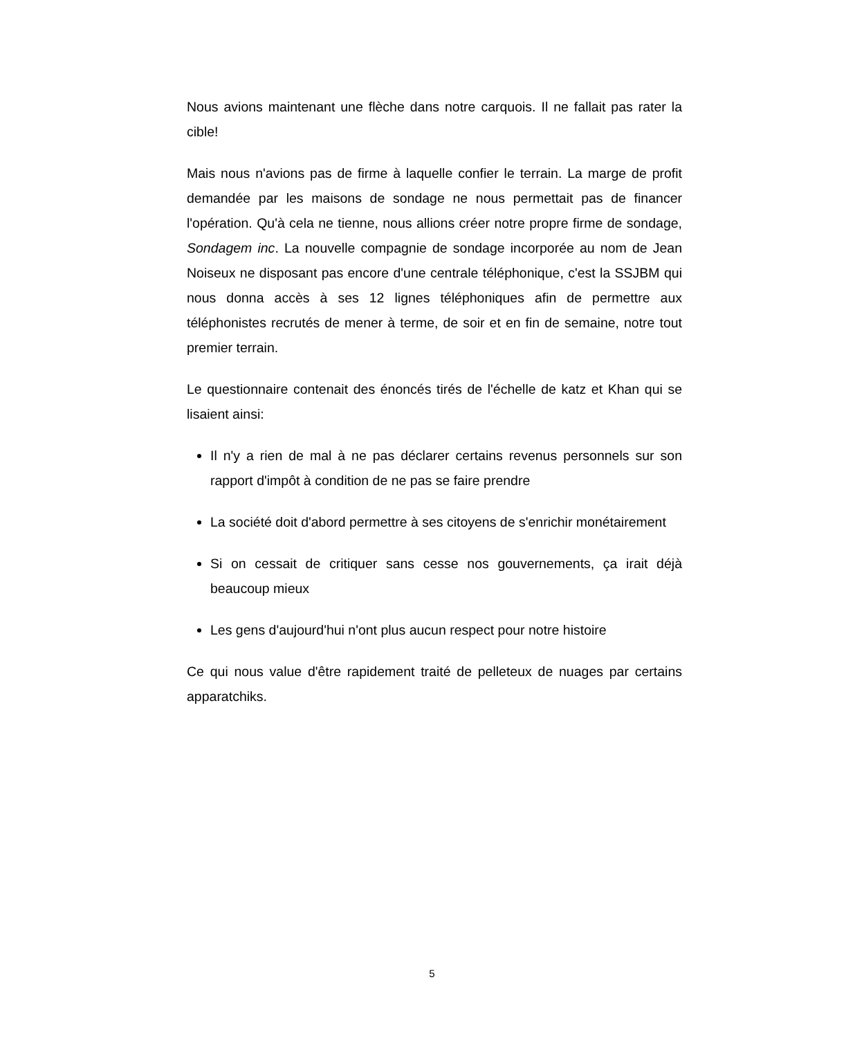Nous avions maintenant une flèche dans notre carquois. Il ne fallait pas rater la cible!
Mais nous n'avions pas de firme à laquelle confier le terrain. La marge de profit demandée par les maisons de sondage ne nous permettait pas de financer l'opération. Qu'à cela ne tienne, nous allions créer notre propre firme de sondage, Sondagem inc. La nouvelle compagnie de sondage incorporée au nom de Jean Noiseux ne disposant pas encore d'une centrale téléphonique, c'est la SSJBM qui nous donna accès à ses 12 lignes téléphoniques afin de permettre aux téléphonistes recrutés de mener à terme, de soir et en fin de semaine, notre tout premier terrain.
Le questionnaire contenait des énoncés tirés de l'échelle de katz et Khan qui se lisaient ainsi:
Il n'y a rien de mal à ne pas déclarer certains revenus personnels sur son rapport d'impôt à condition de ne pas se faire prendre
La société doit d'abord permettre à ses citoyens de s'enrichir monétairement
Si on cessait de critiquer sans cesse nos gouvernements, ça irait déjà beaucoup mieux
Les gens d'aujourd'hui n'ont plus aucun respect pour notre histoire
Ce qui nous value d'être rapidement traité de pelleteux de nuages par certains apparatchiks.
5